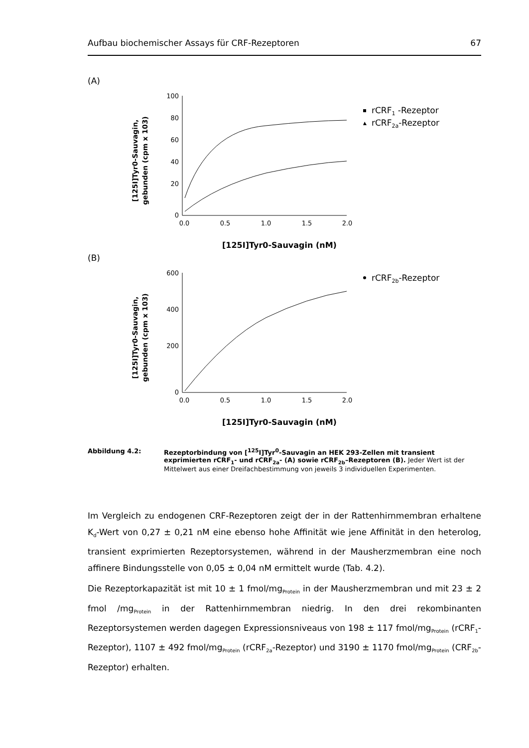Aufbau biochemischer Assays für CRF-Rezeptoren 67
(A)
[125I]Tyr0-Sauvagin,
gebunden (cpm x 103)
100
80
60
40
20
0
0.0
0.5
1.0
1.5
2.0
[125I]Tyr0-Sauvagin (nM)
rCRF1 -Rezeptor
rCRF2a-Rezeptor
(B)
[125I]Tyr0-Sauvagin,
gebunden (cpm x 103)
600
400
200
0
0.0
0.5
1.0
1.5
2.0
[125I]Tyr0-Sauvagin (nM)
rCRF2b-Rezeptor
Abbildung 4.2: Rezeptorbindung von [<sup>125</sup>I]Tyr<sup>0</sup>-Sauvagin an HEK 293-Zellen mit transient exprimierten rCRF<sub>1</sub>- und rCRF<sub>2a</sub>- (A) sowie rCRF<sub>2b</sub>–Rezeptoren (B). Jeder Wert ist der Mittelwert aus einer Dreifachbestimmung von jeweils 3 individuellen Experimenten.
Im Vergleich zu endogenen CRF-Rezeptoren zeigt der in der Rattenhirnmembran erhaltene K<sub>d</sub>-Wert von 0,27 ± 0,21 nM eine ebenso hohe Affinität wie jene Affinität in den heterolog, transient exprimierten Rezeptorsystemen, während in der Mausherzmembran eine noch affinere Bindungsstelle von 0,05 ± 0,04 nM ermittelt wurde (Tab. 4.2).
Die Rezeptorkapazität ist mit 10 ± 1 fmol/mg<sub>Protein</sub> in der Mausherzmembran und mit 23 ± 2 fmol /mg<sub>Protein</sub> in der Rattenhirnmembran niedrig. In den drei rekombinanten Rezeptorsystemen werden dagegen Expressionsniveaus von 198 ± 117 fmol/mg<sub>Protein</sub> (rCRF<sub>1</sub>-Rezeptor), 1107 ± 492 fmol/mg<sub>Protein</sub> (rCRF<sub>2a</sub>-Rezeptor) und 3190 ± 1170 fmol/mg<sub>Protein</sub> (CRF<sub>2b</sub>-Rezeptor) erhalten.